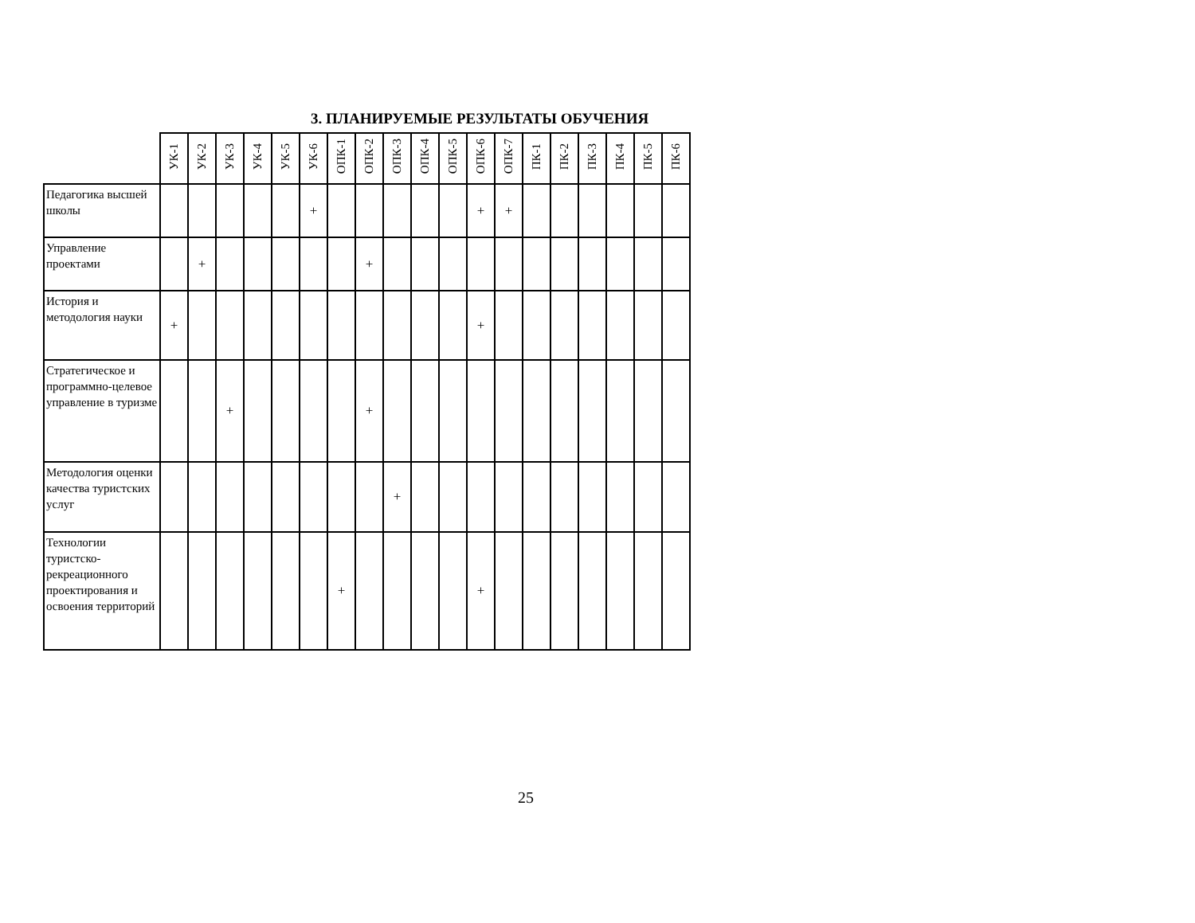3. ПЛАНИРУЕМЫЕ РЕЗУЛЬТАТЫ ОБУЧЕНИЯ
| | УК-1 | УК-2 | УК-3 | УК-4 | УК-5 | УК-6 | ОПК-1 | ОПК-2 | ОПК-3 | ОПК-4 | ОПК-5 | ОПК-6 | ОПК-7 | ПК-1 | ПК-2 | ПК-3 | ПК-4 | ПК-5 | ПК-6 |
| --- | --- | --- | --- | --- | --- | --- | --- | --- | --- | --- | --- | --- | --- | --- | --- | --- | --- | --- | --- |
| Педагогика высшей школы | | | | | | + | | | | | | + | + | | | | | | |
| Управление проектами | | + | | | | | | + | | | | | | | | | | | |
| История и методология науки | + | | | | | | | | | | | + | | | | | | | |
| Стратегическое и программно-целевое управление в туризме | | | + | | | | | + | | | | | | | | | | | |
| Методология оценки качества туристских услуг | | | | | | | | | + | | | | | | | | | | |
| Технологии туристско-рекреационного проектирования и освоения территорий | | | | | | | + | | | | | + | | | | | | | |
25